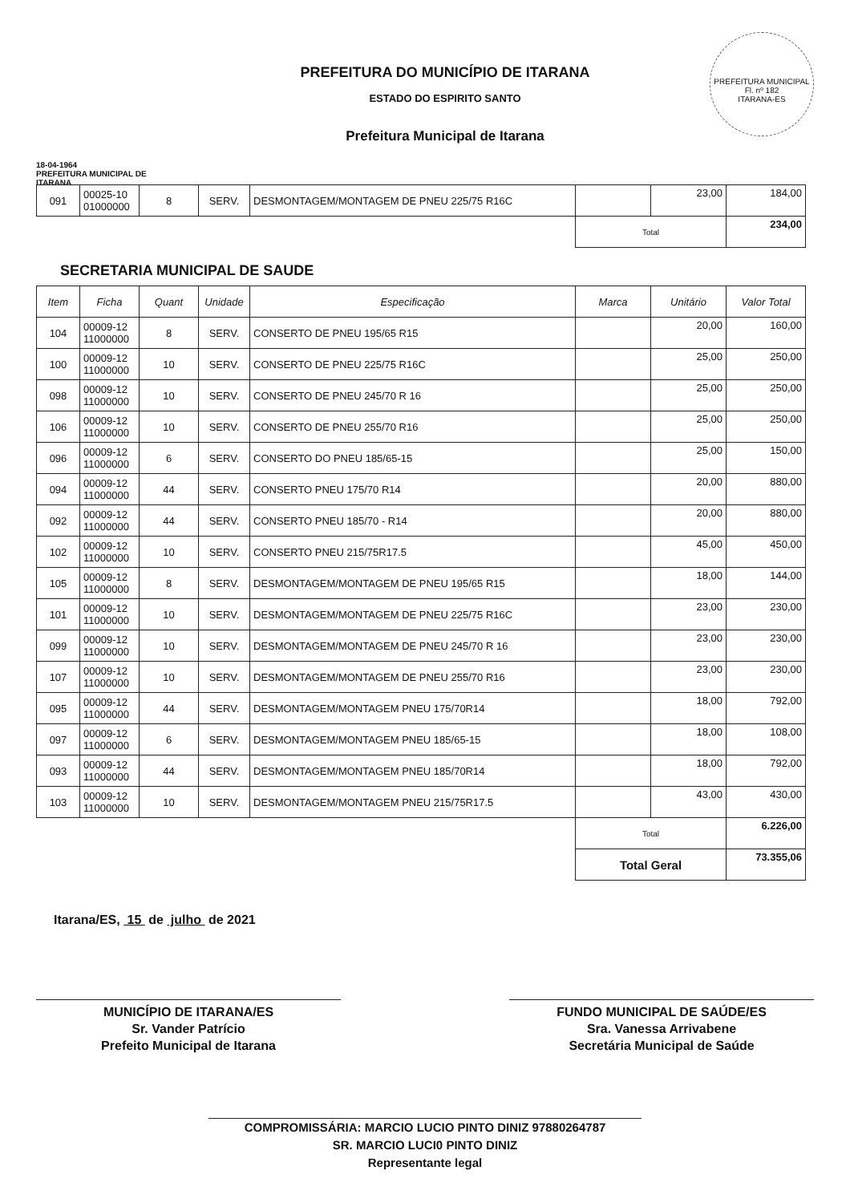18-04-1964
PREFEITURA MUNICIPAL DE ITARANA
PREFEITURA DO MUNICÍPIO DE ITARANA
ESTADO DO ESPIRITO SANTO
Prefeitura Municipal de Itarana
PREFEITURA MUNICIPAL
Fl. nº 182
ITARANA-ES
| 091 | 00025-10 01000000 | 8 | SERV. | DESMONTAGEM/MONTAGEM DE PNEU 225/75 R16C | | 23,00 | 184,00 |
| | | | | | Total | | 234,00 |
SECRETARIA MUNICIPAL DE SAUDE
| Item | Ficha | Quant | Unidade | Especificação | Marca | Unitário | Valor Total |
| --- | --- | --- | --- | --- | --- | --- | --- |
| 104 | 00009-12 11000000 | 8 | SERV. | CONSERTO DE PNEU 195/65 R15 | | 20,00 | 160,00 |
| 100 | 00009-12 11000000 | 10 | SERV. | CONSERTO DE PNEU 225/75 R16C | | 25,00 | 250,00 |
| 098 | 00009-12 11000000 | 10 | SERV. | CONSERTO DE PNEU 245/70 R 16 | | 25,00 | 250,00 |
| 106 | 00009-12 11000000 | 10 | SERV. | CONSERTO DE PNEU 255/70 R16 | | 25,00 | 250,00 |
| 096 | 00009-12 11000000 | 6 | SERV. | CONSERTO DO PNEU 185/65-15 | | 25,00 | 150,00 |
| 094 | 00009-12 11000000 | 44 | SERV. | CONSERTO PNEU 175/70 R14 | | 20,00 | 880,00 |
| 092 | 00009-12 11000000 | 44 | SERV. | CONSERTO PNEU 185/70 - R14 | | 20,00 | 880,00 |
| 102 | 00009-12 11000000 | 10 | SERV. | CONSERTO PNEU 215/75R17.5 | | 45,00 | 450,00 |
| 105 | 00009-12 11000000 | 8 | SERV. | DESMONTAGEM/MONTAGEM DE PNEU 195/65 R15 | | 18,00 | 144,00 |
| 101 | 00009-12 11000000 | 10 | SERV. | DESMONTAGEM/MONTAGEM DE PNEU 225/75 R16C | | 23,00 | 230,00 |
| 099 | 00009-12 11000000 | 10 | SERV. | DESMONTAGEM/MONTAGEM DE PNEU 245/70 R 16 | | 23,00 | 230,00 |
| 107 | 00009-12 11000000 | 10 | SERV. | DESMONTAGEM/MONTAGEM DE PNEU 255/70 R16 | | 23,00 | 230,00 |
| 095 | 00009-12 11000000 | 44 | SERV. | DESMONTAGEM/MONTAGEM PNEU 175/70R14 | | 18,00 | 792,00 |
| 097 | 00009-12 11000000 | 6 | SERV. | DESMONTAGEM/MONTAGEM PNEU 185/65-15 | | 18,00 | 108,00 |
| 093 | 00009-12 11000000 | 44 | SERV. | DESMONTAGEM/MONTAGEM PNEU 185/70R14 | | 18,00 | 792,00 |
| 103 | 00009-12 11000000 | 10 | SERV. | DESMONTAGEM/MONTAGEM PNEU 215/75R17.5 | | 43,00 | 430,00 |
| | | | | | Total | | 6.226,00 |
| | | | | | Total Geral | | 73.355,06 |
Itarana/ES, 15 de julho de 2021
MUNICÍPIO DE ITARANA/ES
Sr. Vander Patrício
Prefeito Municipal de Itarana
FUNDO MUNICIPAL DE SAÚDE/ES
Sra. Vanessa Arrivabene
Secretária Municipal de Saúde
COMPROMISSÁRIA: MARCIO LUCIO PINTO DINIZ 97880264787
SR. MARCIO LUCI0 PINTO DINIZ
Representante legal